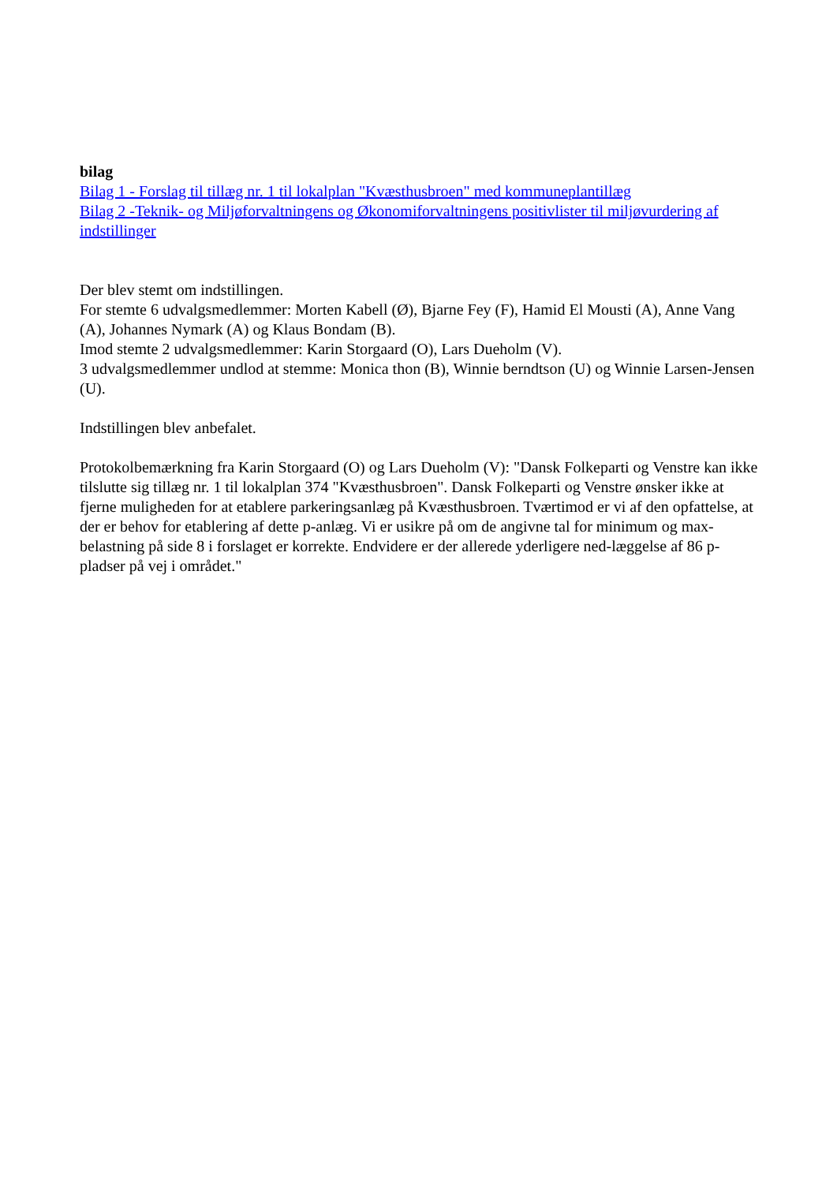bilag
Bilag 1 - Forslag til tillæg nr. 1 til lokalplan "Kvæsthusbroen" med kommuneplantillæg
Bilag 2 -Teknik- og Miljøforvaltningens og Økonomiforvaltningens positivlister til miljøvurdering af indstillinger
Der blev stemt om indstillingen.
For stemte 6 udvalgsmedlemmer: Morten Kabell (Ø), Bjarne Fey (F), Hamid El Mousti (A), Anne Vang (A), Johannes Nymark (A) og Klaus Bondam (B).
Imod stemte 2 udvalgsmedlemmer: Karin Storgaard (O), Lars Dueholm (V).
3 udvalgsmedlemmer undlod at stemme: Monica thon (B), Winnie berndtson (U) og Winnie Larsen-Jensen (U).
Indstillingen blev anbefalet.
Protokolbemærkning fra Karin Storgaard (O) og Lars Dueholm (V): "Dansk Folkeparti og Venstre kan ikke tilslutte sig tillæg nr. 1 til lokalplan 374 "Kvæsthusbroen". Dansk Folkeparti og Venstre ønsker ikke at fjerne muligheden for at etablere parkeringsanlæg på Kvæsthusbroen. Tværtimod er vi af den opfattelse, at der er behov for etablering af dette p-anlæg. Vi er usikre på om de angivne tal for minimum og max-belastning på side 8 i forslaget er korrekte. Endvidere er der allerede yderligere ned-læggelse af 86 p-pladser på vej i området."